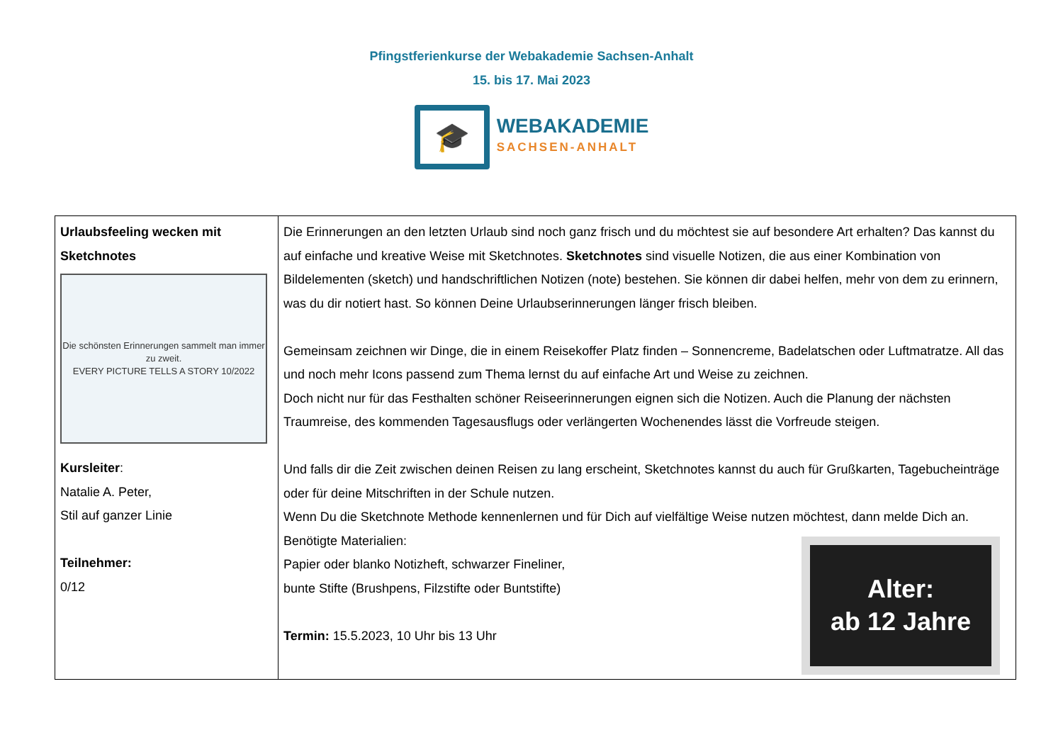Pfingstferienkurse der Webakademie Sachsen-Anhalt
15. bis 17. Mai 2023
🎓
WEBAKADEMIE
SACHSEN-ANHALT
| Urlaubsfeeling wecken mit Sketchnotes Die schönsten Erinnerungen sammelt man immer zu zweit. EVERY PICTURE TELLS A STORY 10/2022 Kursleiter : Natalie A. Peter, Stil auf ganzer Linie Teilnehmer: 0/12 | Die Erinnerungen an den letzten Urlaub sind noch ganz frisch und du möchtest sie auf besondere Art erhalten? Das kannst du auf einfache und kreative Weise mit Sketchnotes. Sketchnotes sind visuelle Notizen, die aus einer Kombination von Bildelementen (sketch) und handschriftlichen Notizen (note) bestehen. Sie können dir dabei helfen, mehr von dem zu erinnern, was du dir notiert hast. So können Deine Urlaubserinnerungen länger frisch bleiben. Gemeinsam zeichnen wir Dinge, die in einem Reisekoffer Platz finden – Sonnencreme, Badelatschen oder Luftmatratze. All das und noch mehr Icons passend zum Thema lernst du auf einfache Art und Weise zu zeichnen. Doch nicht nur für das Festhalten schöner Reiseerinnerungen eignen sich die Notizen. Auch die Planung der nächsten Traumreise, des kommenden Tagesausflugs oder verlängerten Wochenendes lässt die Vorfreude steigen. Und falls dir die Zeit zwischen deinen Reisen zu lang erscheint, Sketchnotes kannst du auch für Grußkarten, Tagebucheinträge oder für deine Mitschriften in der Schule nutzen. Wenn Du die Sketchnote Methode kennenlernen und für Dich auf vielfältige Weise nutzen möchtest, dann melde Dich an. Alter: ab 12 Jahre Benötigte Materialien: Papier oder blanko Notizheft, schwarzer Fineliner, bunte Stifte (Brushpens, Filzstifte oder Buntstifte) Termin: 15.5.2023, 10 Uhr bis 13 Uhr |